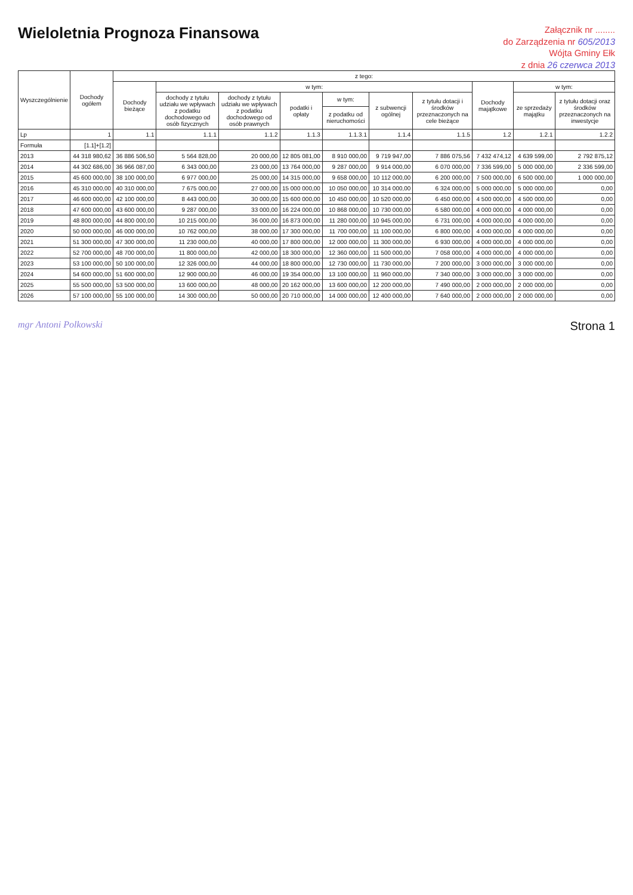Wieloletnia Prognoza Finansowa
Załącznik nr ........
do Zarządzenia nr 605/2013
Wójta Gminy Ełk
z dnia 26 czerwca 2013
| Wyszczególnienie | Dochody ogółem | z tego: | | | | | | | | | |
| --- | --- | --- | --- | --- | --- | --- | --- | --- | --- | --- | --- |
| | | Dochody bieżące | w tym: | | | | | | Dochody majątkowe | w tym: | |
| | | | dochody z tytułu udziału we wpływach z podatku dochodowego od osób fizycznych | dochody z tytułu udziału we wpływach z podatku dochodowego od osób prawnych | podatki i opłaty | w tym: | z subwencji ogólnej | z tytułu dotacji i środków przeznaczonych na cele bieżące | | ze sprzedaży majątku | z tytułu dotacji oraz środków przeznaczonych na inwestycje |
| | | | | | | z podatku od nieruchomości | | | | | |
| Lp | 1 | 1.1 | 1.1.1 | 1.1.2 | 1.1.3 | 1.1.3.1 | 1.1.4 | 1.1.5 | 1.2 | 1.2.1 | 1.2.2 |
| Formuła | [1.1]+[1.2] | | | | | | | | | | |
| 2013 | 44 318 980,62 | 36 886 506,50 | 5 564 828,00 | 20 000,00 | 12 805 081,00 | 8 910 000,00 | 9 719 947,00 | 7 886 075,56 | 7 432 474,12 | 4 639 599,00 | 2 792 875,12 |
| 2014 | 44 302 686,00 | 36 966 087,00 | 6 343 000,00 | 23 000,00 | 13 764 000,00 | 9 287 000,00 | 9 914 000,00 | 6 070 000,00 | 7 336 599,00 | 5 000 000,00 | 2 336 599,00 |
| 2015 | 45 600 000,00 | 38 100 000,00 | 6 977 000,00 | 25 000,00 | 14 315 000,00 | 9 658 000,00 | 10 112 000,00 | 6 200 000,00 | 7 500 000,00 | 6 500 000,00 | 1 000 000,00 |
| 2016 | 45 310 000,00 | 40 310 000,00 | 7 675 000,00 | 27 000,00 | 15 000 000,00 | 10 050 000,00 | 10 314 000,00 | 6 324 000,00 | 5 000 000,00 | 5 000 000,00 | 0,00 |
| 2017 | 46 600 000,00 | 42 100 000,00 | 8 443 000,00 | 30 000,00 | 15 600 000,00 | 10 450 000,00 | 10 520 000,00 | 6 450 000,00 | 4 500 000,00 | 4 500 000,00 | 0,00 |
| 2018 | 47 600 000,00 | 43 600 000,00 | 9 287 000,00 | 33 000,00 | 16 224 000,00 | 10 868 000,00 | 10 730 000,00 | 6 580 000,00 | 4 000 000,00 | 4 000 000,00 | 0,00 |
| 2019 | 48 800 000,00 | 44 800 000,00 | 10 215 000,00 | 36 000,00 | 16 873 000,00 | 11 280 000,00 | 10 945 000,00 | 6 731 000,00 | 4 000 000,00 | 4 000 000,00 | 0,00 |
| 2020 | 50 000 000,00 | 46 000 000,00 | 10 762 000,00 | 38 000,00 | 17 300 000,00 | 11 700 000,00 | 11 100 000,00 | 6 800 000,00 | 4 000 000,00 | 4 000 000,00 | 0,00 |
| 2021 | 51 300 000,00 | 47 300 000,00 | 11 230 000,00 | 40 000,00 | 17 800 000,00 | 12 000 000,00 | 11 300 000,00 | 6 930 000,00 | 4 000 000,00 | 4 000 000,00 | 0,00 |
| 2022 | 52 700 000,00 | 48 700 000,00 | 11 800 000,00 | 42 000,00 | 18 300 000,00 | 12 360 000,00 | 11 500 000,00 | 7 058 000,00 | 4 000 000,00 | 4 000 000,00 | 0,00 |
| 2023 | 53 100 000,00 | 50 100 000,00 | 12 326 000,00 | 44 000,00 | 18 800 000,00 | 12 730 000,00 | 11 730 000,00 | 7 200 000,00 | 3 000 000,00 | 3 000 000,00 | 0,00 |
| 2024 | 54 600 000,00 | 51 600 000,00 | 12 900 000,00 | 46 000,00 | 19 354 000,00 | 13 100 000,00 | 11 960 000,00 | 7 340 000,00 | 3 000 000,00 | 3 000 000,00 | 0,00 |
| 2025 | 55 500 000,00 | 53 500 000,00 | 13 600 000,00 | 48 000,00 | 20 162 000,00 | 13 600 000,00 | 12 200 000,00 | 7 490 000,00 | 2 000 000,00 | 2 000 000,00 | 0,00 |
| 2026 | 57 100 000,00 | 55 100 000,00 | 14 300 000,00 | 50 000,00 | 20 710 000,00 | 14 000 000,00 | 12 400 000,00 | 7 640 000,00 | 2 000 000,00 | 2 000 000,00 | 0,00 |
mgr Antoni Polkowski
Strona 1